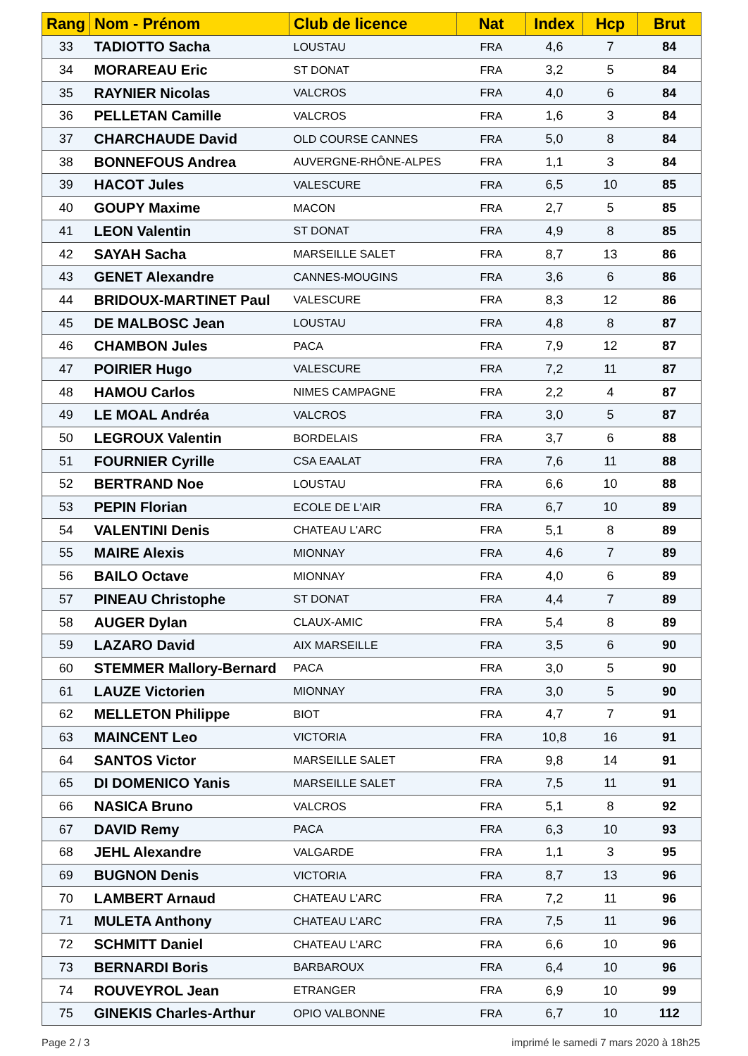| Rang | Nom - Prénom | Club de licence | Nat | Index | Hcp | Brut |
| --- | --- | --- | --- | --- | --- | --- |
| 33 | TADIOTTO Sacha | LOUSTAU | FRA | 4,6 | 7 | 84 |
| 34 | MORAREAU Eric | ST DONAT | FRA | 3,2 | 5 | 84 |
| 35 | RAYNIER Nicolas | VALCROS | FRA | 4,0 | 6 | 84 |
| 36 | PELLETAN Camille | VALCROS | FRA | 1,6 | 3 | 84 |
| 37 | CHARCHAUDE David | OLD COURSE CANNES | FRA | 5,0 | 8 | 84 |
| 38 | BONNEFOUS Andrea | AUVERGNE-RHÔNE-ALPES | FRA | 1,1 | 3 | 84 |
| 39 | HACOT Jules | VALESCURE | FRA | 6,5 | 10 | 85 |
| 40 | GOUPY Maxime | MACON | FRA | 2,7 | 5 | 85 |
| 41 | LEON Valentin | ST DONAT | FRA | 4,9 | 8 | 85 |
| 42 | SAYAH Sacha | MARSEILLE SALET | FRA | 8,7 | 13 | 86 |
| 43 | GENET Alexandre | CANNES-MOUGINS | FRA | 3,6 | 6 | 86 |
| 44 | BRIDOUX-MARTINET Paul | VALESCURE | FRA | 8,3 | 12 | 86 |
| 45 | DE MALBOSC Jean | LOUSTAU | FRA | 4,8 | 8 | 87 |
| 46 | CHAMBON Jules | PACA | FRA | 7,9 | 12 | 87 |
| 47 | POIRIER Hugo | VALESCURE | FRA | 7,2 | 11 | 87 |
| 48 | HAMOU Carlos | NIMES CAMPAGNE | FRA | 2,2 | 4 | 87 |
| 49 | LE MOAL Andréa | VALCROS | FRA | 3,0 | 5 | 87 |
| 50 | LEGROUX Valentin | BORDELAIS | FRA | 3,7 | 6 | 88 |
| 51 | FOURNIER Cyrille | CSA EAALAT | FRA | 7,6 | 11 | 88 |
| 52 | BERTRAND Noe | LOUSTAU | FRA | 6,6 | 10 | 88 |
| 53 | PEPIN Florian | ECOLE DE L'AIR | FRA | 6,7 | 10 | 89 |
| 54 | VALENTINI Denis | CHATEAU L'ARC | FRA | 5,1 | 8 | 89 |
| 55 | MAIRE Alexis | MIONNAY | FRA | 4,6 | 7 | 89 |
| 56 | BAILO Octave | MIONNAY | FRA | 4,0 | 6 | 89 |
| 57 | PINEAU Christophe | ST DONAT | FRA | 4,4 | 7 | 89 |
| 58 | AUGER Dylan | CLAUX-AMIC | FRA | 5,4 | 8 | 89 |
| 59 | LAZARO David | AIX MARSEILLE | FRA | 3,5 | 6 | 90 |
| 60 | STEMMER Mallory-Bernard | PACA | FRA | 3,0 | 5 | 90 |
| 61 | LAUZE Victorien | MIONNAY | FRA | 3,0 | 5 | 90 |
| 62 | MELLETON Philippe | BIOT | FRA | 4,7 | 7 | 91 |
| 63 | MAINCENT Leo | VICTORIA | FRA | 10,8 | 16 | 91 |
| 64 | SANTOS Victor | MARSEILLE SALET | FRA | 9,8 | 14 | 91 |
| 65 | DI DOMENICO Yanis | MARSEILLE SALET | FRA | 7,5 | 11 | 91 |
| 66 | NASICA Bruno | VALCROS | FRA | 5,1 | 8 | 92 |
| 67 | DAVID Remy | PACA | FRA | 6,3 | 10 | 93 |
| 68 | JEHL Alexandre | VALGARDE | FRA | 1,1 | 3 | 95 |
| 69 | BUGNON Denis | VICTORIA | FRA | 8,7 | 13 | 96 |
| 70 | LAMBERT Arnaud | CHATEAU L'ARC | FRA | 7,2 | 11 | 96 |
| 71 | MULETA Anthony | CHATEAU L'ARC | FRA | 7,5 | 11 | 96 |
| 72 | SCHMITT Daniel | CHATEAU L'ARC | FRA | 6,6 | 10 | 96 |
| 73 | BERNARDI Boris | BARBAROUX | FRA | 6,4 | 10 | 96 |
| 74 | ROUVEYROL Jean | ETRANGER | FRA | 6,9 | 10 | 99 |
| 75 | GINEKIS Charles-Arthur | OPIO VALBONNE | FRA | 6,7 | 10 | 112 |
Page 2 / 3 imprimé le samedi 7 mars 2020 à 18h25